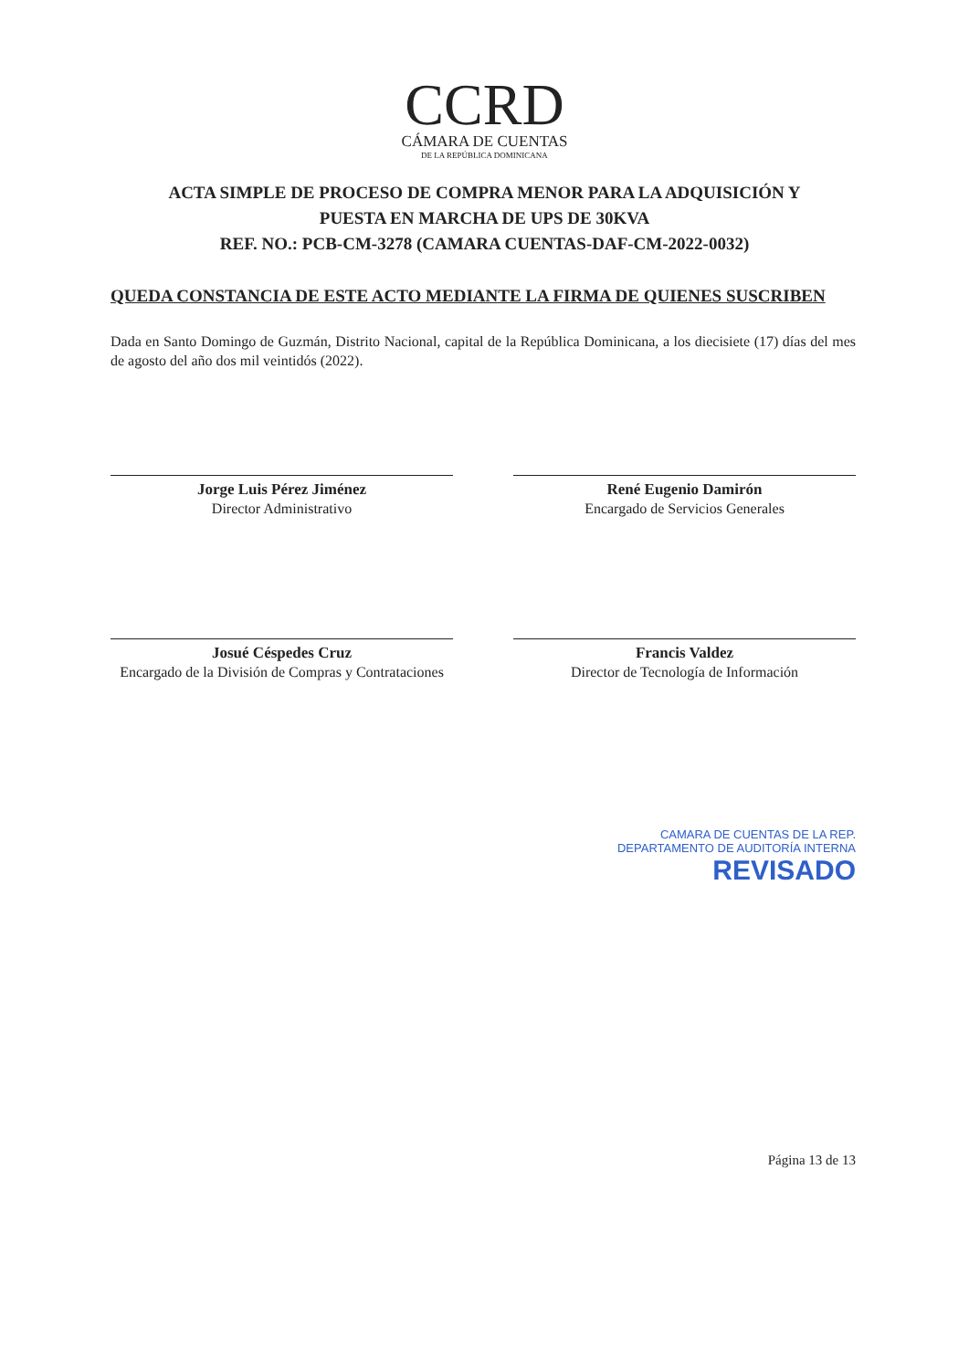CCRD
CÁMARA DE CUENTAS
DE LA REPÚBLICA DOMINICANA
ACTA SIMPLE DE PROCESO DE COMPRA MENOR PARA LA ADQUISICIÓN Y
PUESTA EN MARCHA DE UPS DE 30KVA
REF. NO.: PCB-CM-3278 (CAMARA CUENTAS-DAF-CM-2022-0032)
QUEDA CONSTANCIA DE ESTE ACTO MEDIANTE LA FIRMA DE QUIENES SUSCRIBEN
Dada en Santo Domingo de Guzmán, Distrito Nacional, capital de la República Dominicana, a los diecisiete (17) días del mes de agosto del año dos mil veintidós (2022).
Jorge Luis Pérez Jiménez
Director Administrativo
René Eugenio Damirón
Encargado de Servicios Generales
Josué Céspedes Cruz
Encargado de la División de Compras y Contrataciones
Francis Valdez
Director de Tecnología de Información
CAMARA DE CUENTAS DE LA REP.
DEPARTAMENTO DE AUDITORÍA INTERNA
REVISADO
Página 13 de 13